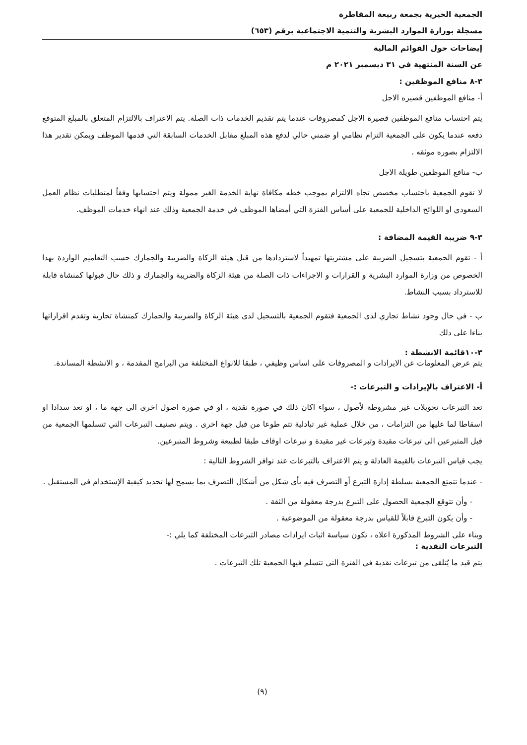الجمعية الخيرية بجمعة ربيعة المقاطرة
مسجلة بوزارة الموارد البشرية والتنمية الاجتماعية برقم (٦٥٣)
إيضاحات حول القوائم المالية
عن السنة المنتهية في ٣١ ديسمبر ٢٠٢١ م
٣-٨ منافع الموظفين :
أ- منافع الموظفين قصيره الاجل
يتم احتساب منافع الموظفين قصيرة الاجل كمصروفات عندما يتم تقديم الخدمات ذات الصلة. يتم الاعتراف بالالتزام المتعلق بالمبلغ المتوقع دفعه عندما يكون على الجمعية التزام نظامي او ضمني حالي لدفع هذه المبلغ مقابل الخدمات السابقة التي قدمها الموظف ويمكن تقدير هذا الالتزام بصوره موثقه .
ب- منافع الموظفين طويلة الاجل
لا تقوم الجمعية باحتساب مخصص تجاه الالتزام بموجب خطه مكافاة نهاية الخدمة الغير ممولة ويتم احتسابها وفقاً لمتطلبات نظام العمل السعودي او اللوائح الداخلية للجمعية على أساس الفترة التي أمضاها الموظف في خدمة الجمعية وذلك عند انهاء خدمات الموظف.
٣-٩ ضريبة القيمة المضافة :
أ - تقوم الجمعية بتسجيل الضريبة على مشتريتها تمهيداً لاستردادها من قبل هيئة الزكاة والضريبة والجمارك حسب التعاميم الواردة بهذا الخصوص من وزارة الموارد البشرية و القرارات و الاجراءات ذات الصلة من هيئة الزكاة والضريبة والجمارك و ذلك حال قبولها كمنشاة قابلة للاسترداد بسبب النشاط.
ب - في حال وجود نشاط تجاري لدى الجمعية فتقوم الجمعية بالتسجيل لدى هيئة الزكاة والضريبة والجمارك كمنشاة تجارية وتقدم اقراراتها بناءا على ذلك
٣-١٠قائمة الانشطة :
يتم عرض المعلومات عن الايرادات و المصروفات على اساس وظيفي ، طبقا للانواع المختلفة من البرامج المقدمة ، و الانشطة المساندة.
أ- الاعتراف بالإيرادات و التبرعات :-
تعد التبرعات تحويلات غير مشروطة لأصول ، سواء اكان ذلك في صورة نقدية ، او في صورة اصول اخرى الى جهة ما ، او تعد سدادا او اسقاطا لما عليها من التزامات ، من خلال عملية غير تبادلية تتم طوعا من قبل جهة اخرى . ويتم تصنيف التبرعات التي تتسلمها الجمعية من قبل المتبرعين الى تبرعات مقيدة وتبرعات غير مقيدة و تبرعات اوقاف طبقا لطبيعة وشروط المتبرعين.
يجب قياس التبرعات بالقيمة العادلة و يتم الاعتراف بالتبرعات عند توافر الشروط التالية :
- عندما تتمتع الجمعية بسلطة إدارة التبرع أو التصرف فيه بأي شكل من أشكال التصرف بما يسمح لها تحديد كيفية الإستخدام في المستقبل .
- وأن تتوقع الجمعية الحصول على التبرع بدرجة معقولة من الثقة .
- وأن يكون التبرع قابلاً للقياس بدرجة معقولة من الموضوعية .
وبناء على الشروط المذكورة اعلاه ، تكون سياسة اثبات ايرادات مصادر التبرعات المختلفة كما يلي :-
التبرعات النقدية :
يتم قيد ما يُتلقى من تبرعات نقدية في الفترة التي تتسلم فيها الجمعية تلك التبرعات .
(٩)